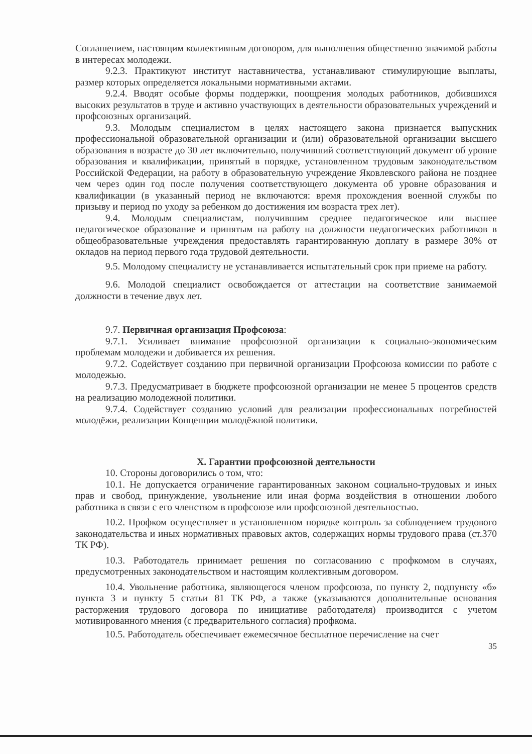Соглашением, настоящим коллективным договором, для выполнения общественно значимой работы в интересах молодежи.
9.2.3. Практикуют институт наставничества, устанавливают стимулирующие выплаты, размер которых определяется локальными нормативными актами.
9.2.4. Вводят особые формы поддержки, поощрения молодых работников, добившихся высоких результатов в труде и активно участвующих в деятельности образовательных учреждений и профсоюзных организаций.
9.3. Молодым специалистом в целях настоящего закона признается выпускник профессиональной образовательной организации и (или) образовательной организации высшего образования в возрасте до 30 лет включительно, получивший соответствующий документ об уровне образования и квалификации, принятый в порядке, установленном трудовым законодательством Российской Федерации, на работу в образовательную учреждение Яковлевского района не позднее чем через один год после получения соответствующего документа об уровне образования и квалификации (в указанный период не включаются: время прохождения военной службы по призыву и период по уходу за ребенком до достижения им возраста трех лет).
9.4. Молодым специалистам, получившим среднее педагогическое или высшее педагогическое образование и принятым на работу на должности педагогических работников в общеобразовательные учреждения предоставлять гарантированную доплату в размере 30% от окладов на период первого года трудовой деятельности.
9.5. Молодому специалисту не устанавливается испытательный срок при приеме на работу.
9.6. Молодой специалист освобождается от аттестации на соответствие занимаемой должности в течение двух лет.
9.7. Первичная организация Профсоюза:
9.7.1. Усиливает внимание профсоюзной организации к социально-экономическим проблемам молодежи и добивается их решения.
9.7.2. Содействует созданию при первичной организации Профсоюза комиссии по работе с молодежью.
9.7.3. Предусматривает в бюджете профсоюзной организации не менее 5 процентов средств на реализацию молодежной политики.
9.7.4. Содействует созданию условий для реализации профессиональных потребностей молодёжи, реализации Концепции молодёжной политики.
X. Гарантии профсоюзной деятельности
10. Стороны договорились о том, что:
10.1. Не допускается ограничение гарантированных законом социально-трудовых и иных прав и свобод, принуждение, увольнение или иная форма воздействия в отношении любого работника в связи с его членством в профсоюзе или профсоюзной деятельностью.
10.2. Профком осуществляет в установленном порядке контроль за соблюдением трудового законодательства и иных нормативных правовых актов, содержащих нормы трудового права (ст.370 ТК РФ).
10.3. Работодатель принимает решения по согласованию с профкомом в случаях, предусмотренных законодательством и настоящим коллективным договором.
10.4. Увольнение работника, являющегося членом профсоюза, по пункту 2, подпункту «б» пункта 3 и пункту 5 статьи 81 ТК РФ, а также (указываются дополнительные основания расторжения трудового договора по инициативе работодателя) производится с учетом мотивированного мнения (с предварительного согласия) профкома.
10.5. Работодатель обеспечивает ежемесячное бесплатное перечисление на счет
35